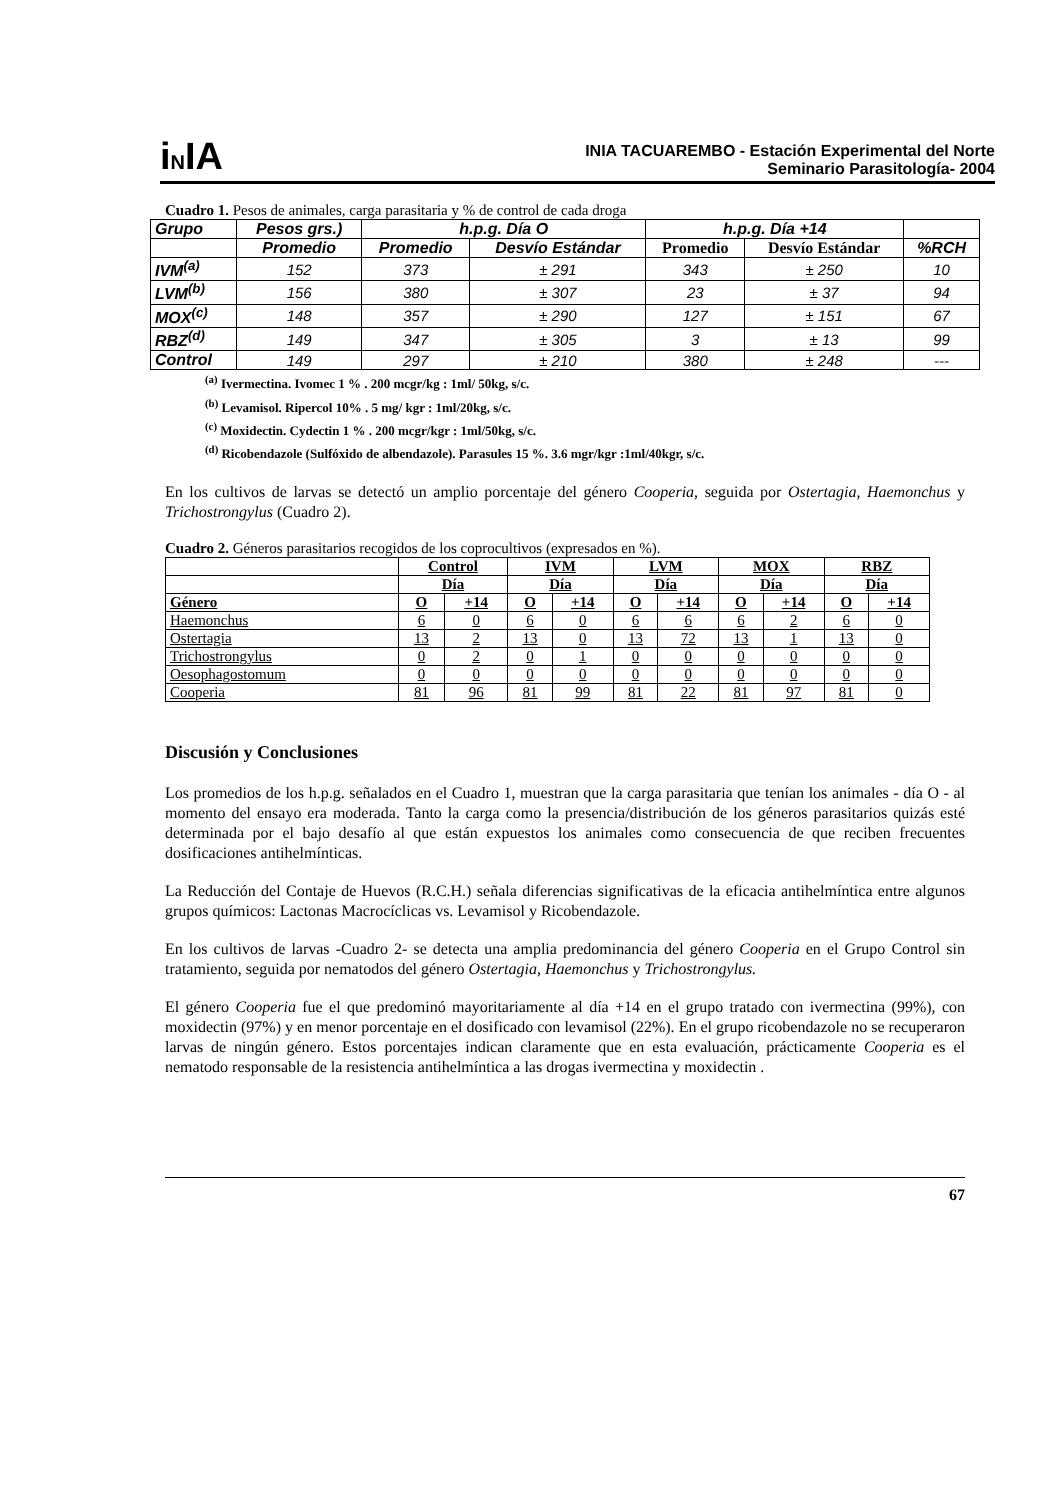iNIA
INIA TACUAREMBO - Estación Experimental del Norte
Seminario Parasitología- 2004
Cuadro 1. Pesos de animales, carga parasitaria y % de control de cada droga
| Grupo | Pesos grs.) | h.p.g. Día O | | h.p.g. Día +14 | | |
| --- | --- | --- | --- | --- | --- | --- |
| | Promedio | Promedio | Desvío Estándar | Promedio | Desvío Estándar | %RCH |
| IVM<sup>(a)</sup> | 152 | 373 | ± 291 | 343 | ± 250 | 10 |
| LVM<sup>(b)</sup> | 156 | 380 | ± 307 | 23 | ± 37 | 94 |
| MOX<sup>(c)</sup> | 148 | 357 | ± 290 | 127 | ± 151 | 67 |
| RBZ<sup>(d)</sup> | 149 | 347 | ± 305 | 3 | ± 13 | 99 |
| Control | 149 | 297 | ± 210 | 380 | ± 248 | --- |
<sup>(a)</sup> Ivermectina. Ivomec 1 % . 200 mcgr/kg : 1ml/ 50kg, s/c.
<sup>(b)</sup> Levamisol. Ripercol 10% . 5 mg/ kgr : 1ml/20kg, s/c.
<sup>(c)</sup> Moxidectin. Cydectin 1 % . 200 mcgr/kgr : 1ml/50kg, s/c.
<sup>(d)</sup> Ricobendazole (Sulfóxido de albendazole). Parasules 15 %. 3.6 mgr/kgr :1ml/40kgr, s/c.
En los cultivos de larvas se detectó un amplio porcentaje del género Cooperia, seguida por Ostertagia, Haemonchus y Trichostrongylus (Cuadro 2).
Cuadro 2. Géneros parasitarios recogidos de los coprocultivos (expresados en %).
| | Control | | IVM | | LVM | | MOX | | RBZ | |
| --- | --- | --- | --- | --- | --- | --- | --- | --- | --- | --- |
| | Día | | Día | | Día | | Día | | Día | |
| Género | O | +14 | O | +14 | O | +14 | O | +14 | O | +14 |
| Haemonchus | 6 | 0 | 6 | 0 | 6 | 6 | 6 | 2 | 6 | 0 |
| Ostertagia | 13 | 2 | 13 | 0 | 13 | 72 | 13 | 1 | 13 | 0 |
| Trichostrongylus | 0 | 2 | 0 | 1 | 0 | 0 | 0 | 0 | 0 | 0 |
| Oesophagostomum | 0 | 0 | 0 | 0 | 0 | 0 | 0 | 0 | 0 | 0 |
| Cooperia | 81 | 96 | 81 | 99 | 81 | 22 | 81 | 97 | 81 | 0 |
Discusión y Conclusiones
Los promedios de los h.p.g. señalados en el Cuadro 1, muestran que la carga parasitaria que tenían los animales - día O - al momento del ensayo era moderada. Tanto la carga como la presencia/distribución de los géneros parasitarios quizás esté determinada por el bajo desafío al que están expuestos los animales como consecuencia de que reciben frecuentes dosificaciones antihelmínticas.
La Reducción del Contaje de Huevos (R.C.H.) señala diferencias significativas de la eficacia antihelmíntica entre algunos grupos químicos: Lactonas Macrocíclicas vs. Levamisol y Ricobendazole.
En los cultivos de larvas -Cuadro 2- se detecta una amplia predominancia del género Cooperia en el Grupo Control sin tratamiento, seguida por nematodos del género Ostertagia, Haemonchus y Trichostrongylus.
El género Cooperia fue el que predominó mayoritariamente al día +14 en el grupo tratado con ivermectina (99%), con moxidectin (97%) y en menor porcentaje en el dosificado con levamisol (22%). En el grupo ricobendazole no se recuperaron larvas de ningún género. Estos porcentajes indican claramente que en esta evaluación, prácticamente Cooperia es el nematodo responsable de la resistencia antihelmíntica a las drogas ivermectina y moxidectin .
67